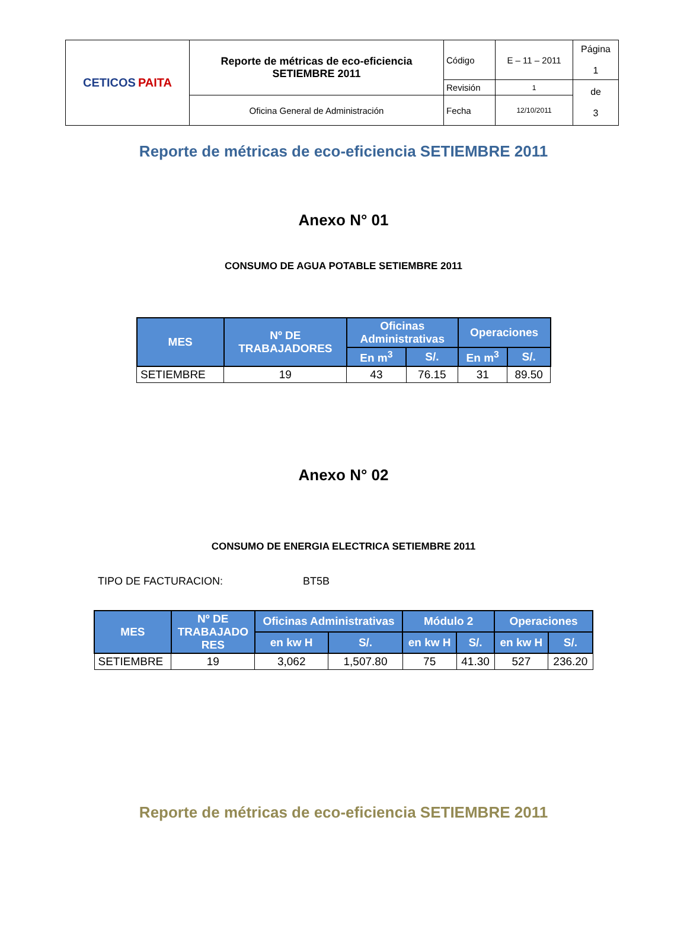| CETIC O S PAITA | Reporte de métricas de eco-eficiencia SETIEMBRE 2011 | Código | E – 11 – 2011 | Página 1 |
| | | Revisión | 1 | de 3 |
| | Oficina General de Administración | Fecha | 12/10/2011 | |
Reporte de métricas de eco-eficiencia SETIEMBRE 2011
Anexo N° 01
CONSUMO DE AGUA POTABLE SETIEMBRE 2011
| MES | Nº DE TRABAJADORES | Oficinas Administrativas | | Operaciones | |
| --- | --- | --- | --- | --- | --- |
| | | En m<sup>3</sup> | S/. | En m<sup>3</sup> | S/. |
| SETIEMBRE | 19 | 43 | 76.15 | 31 | 89.50 |
Anexo N° 02
CONSUMO DE ENERGIA ELECTRICA SETIEMBRE 2011
TIPO DE FACTURACION: BT5B
| MES | Nº DE TRABAJADO RES | Oficinas Administrativas | | Módulo 2 | | Operaciones | |
| --- | --- | --- | --- | --- | --- | --- | --- |
| | | en kw H | S/. | en kw H | S/. | en kw H | S/. |
| SETIEMBRE | 19 | 3,062 | 1,507.80 | 75 | 41.30 | 527 | 236.20 |
Reporte de métricas de eco-eficiencia SETIEMBRE 2011